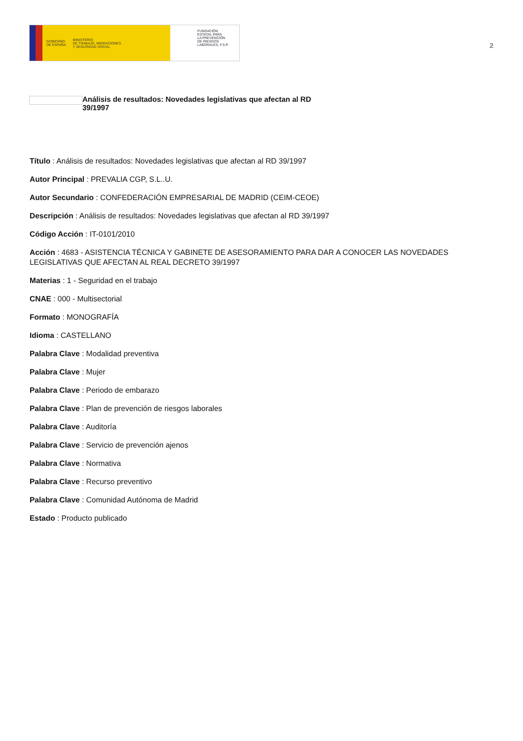GOBIERNO
DE ESPAÑA MINISTERIO
DE TRABAJO, MIGRACIONES
Y SEGURIDAD SOCIAL
FUNDACIÓN
ESTATAL PARA
LA PREVENCIÓN
DE RIESGOS
LABORALES, F.S.P.
2
Análisis de resultados: Novedades legislativas que afectan al RD
39/1997
Título : Análisis de resultados: Novedades legislativas que afectan al RD 39/1997
Autor Principal : PREVALIA CGP, S.L..U.
Autor Secundario : CONFEDERACIÓN EMPRESARIAL DE MADRID (CEIM-CEOE)
Descripción : Análisis de resultados: Novedades legislativas que afectan al RD 39/1997
Código Acción : IT-0101/2010
Acción : 4683 - ASISTENCIA TÉCNICA Y GABINETE DE ASESORAMIENTO PARA DAR A CONOCER LAS NOVEDADES LEGISLATIVAS QUE AFECTAN AL REAL DECRETO 39/1997
Materias : 1 - Seguridad en el trabajo
CNAE : 000 - Multisectorial
Formato : MONOGRAFÍA
Idioma : CASTELLANO
Palabra Clave : Modalidad preventiva
Palabra Clave : Mujer
Palabra Clave : Periodo de embarazo
Palabra Clave : Plan de prevención de riesgos laborales
Palabra Clave : Auditoría
Palabra Clave : Servicio de prevención ajenos
Palabra Clave : Normativa
Palabra Clave : Recurso preventivo
Palabra Clave : Comunidad Autónoma de Madrid
Estado : Producto publicado